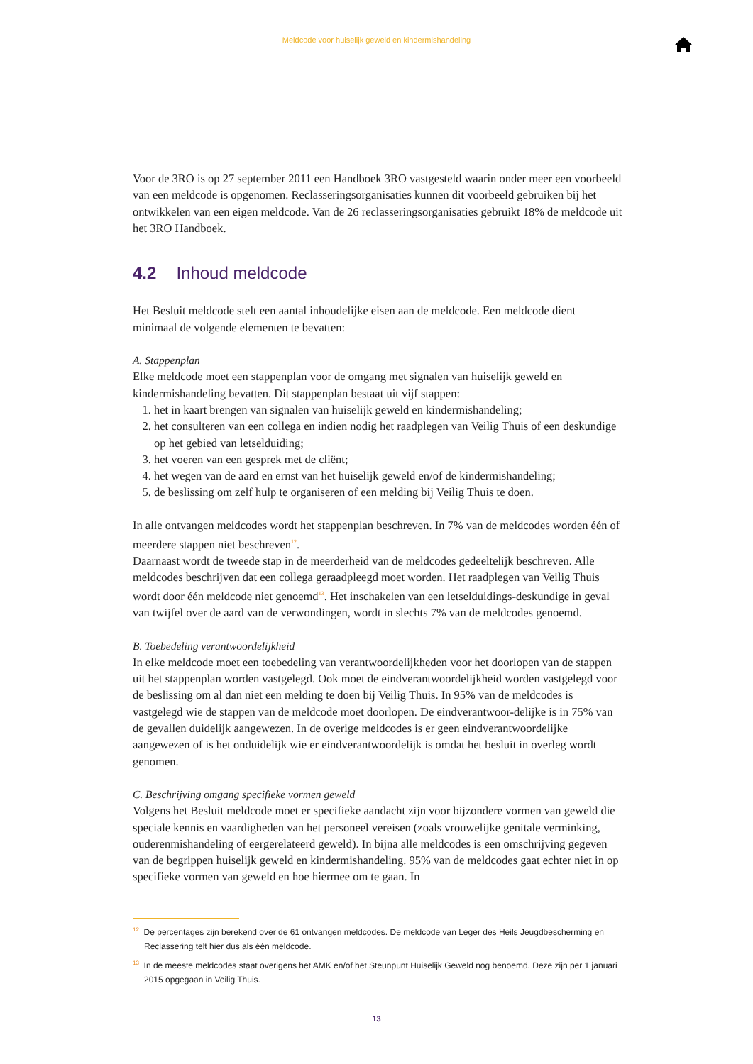Meldcode voor huiselijk geweld en kindermishandeling
Voor de 3RO is op 27 september 2011 een Handboek 3RO vastgesteld waarin onder meer een voorbeeld van een meldcode is opgenomen. Reclasseringsorganisaties kunnen dit voorbeeld gebruiken bij het ontwikkelen van een eigen meldcode. Van de 26 reclasseringsorganisaties gebruikt 18% de meldcode uit het 3RO Handboek.
4.2 Inhoud meldcode
Het Besluit meldcode stelt een aantal inhoudelijke eisen aan de meldcode. Een meldcode dient minimaal de volgende elementen te bevatten:
A. Stappenplan
Elke meldcode moet een stappenplan voor de omgang met signalen van huiselijk geweld en kindermishandeling bevatten. Dit stappenplan bestaat uit vijf stappen:
1. het in kaart brengen van signalen van huiselijk geweld en kindermishandeling;
2. het consulteren van een collega en indien nodig het raadplegen van Veilig Thuis of een deskundige op het gebied van letselduiding;
3. het voeren van een gesprek met de cliënt;
4. het wegen van de aard en ernst van het huiselijk geweld en/of de kindermishandeling;
5. de beslissing om zelf hulp te organiseren of een melding bij Veilig Thuis te doen.
In alle ontvangen meldcodes wordt het stappenplan beschreven. In 7% van de meldcodes worden één of meerdere stappen niet beschreven<sup>12</sup>.
Daarnaast wordt de tweede stap in de meerderheid van de meldcodes gedeeltelijk beschreven. Alle meldcodes beschrijven dat een collega geraadpleegd moet worden. Het raadplegen van Veilig Thuis wordt door één meldcode niet genoemd<sup>13</sup>. Het inschakelen van een letselduidings-deskundige in geval van twijfel over de aard van de verwondingen, wordt in slechts 7% van de meldcodes genoemd.
B. Toebedeling verantwoordelijkheid
In elke meldcode moet een toebedeling van verantwoordelijkheden voor het doorlopen van de stappen uit het stappenplan worden vastgelegd. Ook moet de eindverantwoordelijkheid worden vastgelegd voor de beslissing om al dan niet een melding te doen bij Veilig Thuis. In 95% van de meldcodes is vastgelegd wie de stappen van de meldcode moet doorlopen. De eindverantwoor-delijke is in 75% van de gevallen duidelijk aangewezen. In de overige meldcodes is er geen eindverantwoordelijke aangewezen of is het onduidelijk wie er eindverantwoordelijk is omdat het besluit in overleg wordt genomen.
C. Beschrijving omgang specifieke vormen geweld
Volgens het Besluit meldcode moet er specifieke aandacht zijn voor bijzondere vormen van geweld die speciale kennis en vaardigheden van het personeel vereisen (zoals vrouwelijke genitale verminking, ouderenmishandeling of eergerelateerd geweld). In bijna alle meldcodes is een omschrijving gegeven van de begrippen huiselijk geweld en kindermishandeling. 95% van de meldcodes gaat echter niet in op specifieke vormen van geweld en hoe hiermee om te gaan. In
<sup>12</sup> De percentages zijn berekend over de 61 ontvangen meldcodes. De meldcode van Leger des Heils Jeugdbescherming en Reclassering telt hier dus als één meldcode.
<sup>13</sup> In de meeste meldcodes staat overigens het AMK en/of het Steunpunt Huiselijk Geweld nog benoemd. Deze zijn per 1 januari 2015 opgegaan in Veilig Thuis.
13